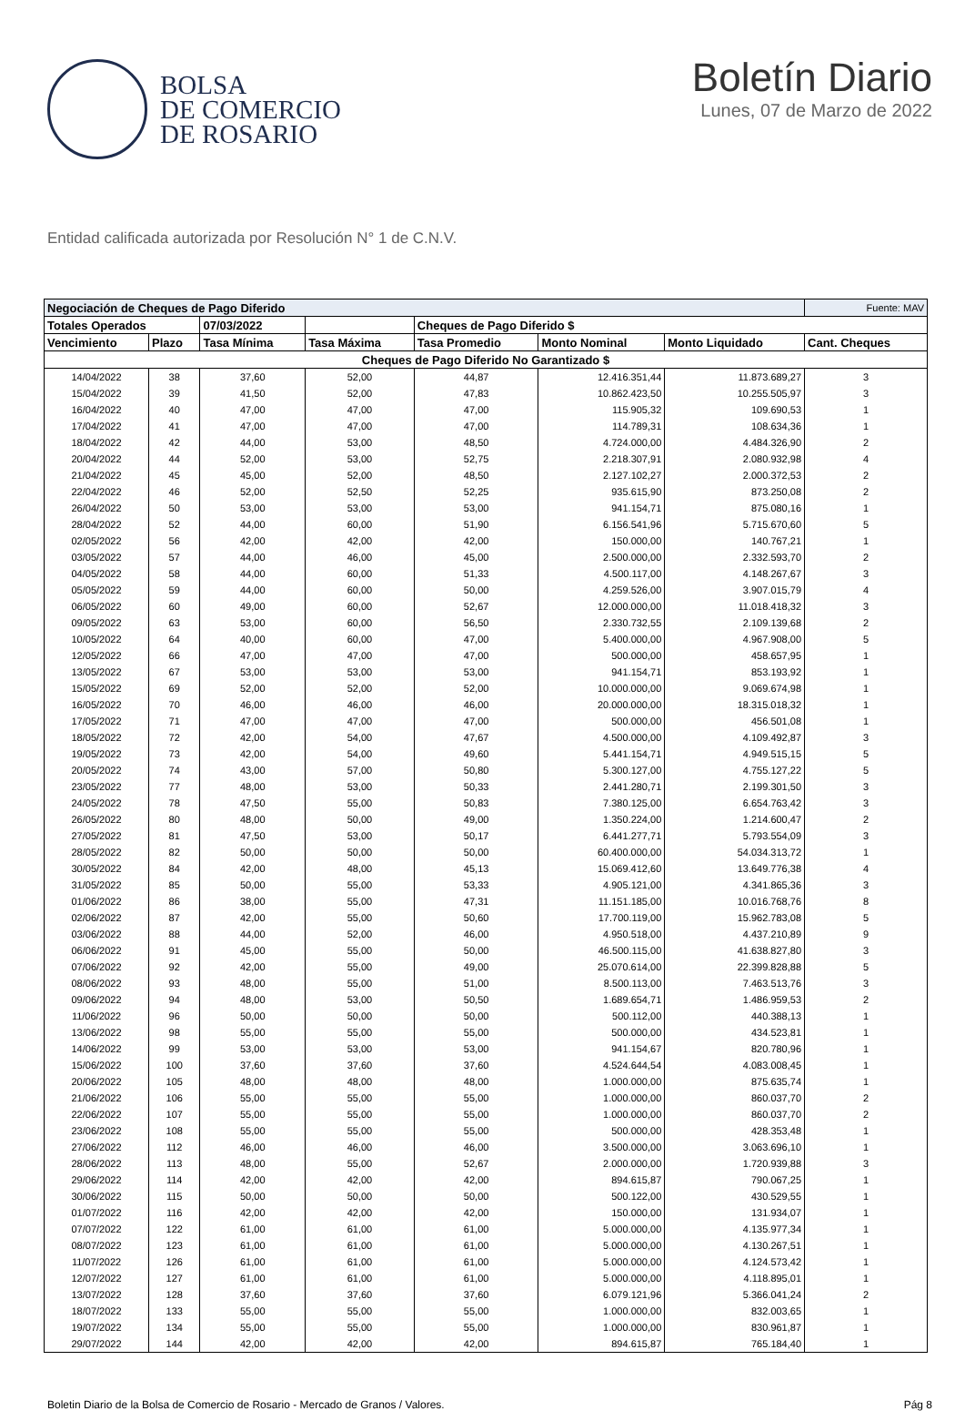BOLSA
DE COMERCIO
DE ROSARIO
Boletín Diario
Lunes, 07 de Marzo de 2022
Entidad calificada autorizada por Resolución N° 1 de C.N.V.
| Negociación de Cheques de Pago Diferido | | | | | | | Fuente: MAV |
| --- | --- | --- | --- | --- | --- | --- | --- |
| Totales Operados | | 07/03/2022 | | Cheques de Pago Diferido $ | | | |
| Vencimiento | Plazo | Tasa Mínima | Tasa Máxima | Tasa Promedio | Monto Nominal | Monto Liquidado | Cant. Cheques |
| Cheques de Pago Diferido No Garantizado $ | | | | | | | |
| 14/04/2022 | 38 | 37,60 | 52,00 | 44,87 | 12.416.351,44 | 11.873.689,27 | 3 |
| 15/04/2022 | 39 | 41,50 | 52,00 | 47,83 | 10.862.423,50 | 10.255.505,97 | 3 |
| 16/04/2022 | 40 | 47,00 | 47,00 | 47,00 | 115.905,32 | 109.690,53 | 1 |
| 17/04/2022 | 41 | 47,00 | 47,00 | 47,00 | 114.789,31 | 108.634,36 | 1 |
| 18/04/2022 | 42 | 44,00 | 53,00 | 48,50 | 4.724.000,00 | 4.484.326,90 | 2 |
| 20/04/2022 | 44 | 52,00 | 53,00 | 52,75 | 2.218.307,91 | 2.080.932,98 | 4 |
| 21/04/2022 | 45 | 45,00 | 52,00 | 48,50 | 2.127.102,27 | 2.000.372,53 | 2 |
| 22/04/2022 | 46 | 52,00 | 52,50 | 52,25 | 935.615,90 | 873.250,08 | 2 |
| 26/04/2022 | 50 | 53,00 | 53,00 | 53,00 | 941.154,71 | 875.080,16 | 1 |
| 28/04/2022 | 52 | 44,00 | 60,00 | 51,90 | 6.156.541,96 | 5.715.670,60 | 5 |
| 02/05/2022 | 56 | 42,00 | 42,00 | 42,00 | 150.000,00 | 140.767,21 | 1 |
| 03/05/2022 | 57 | 44,00 | 46,00 | 45,00 | 2.500.000,00 | 2.332.593,70 | 2 |
| 04/05/2022 | 58 | 44,00 | 60,00 | 51,33 | 4.500.117,00 | 4.148.267,67 | 3 |
| 05/05/2022 | 59 | 44,00 | 60,00 | 50,00 | 4.259.526,00 | 3.907.015,79 | 4 |
| 06/05/2022 | 60 | 49,00 | 60,00 | 52,67 | 12.000.000,00 | 11.018.418,32 | 3 |
| 09/05/2022 | 63 | 53,00 | 60,00 | 56,50 | 2.330.732,55 | 2.109.139,68 | 2 |
| 10/05/2022 | 64 | 40,00 | 60,00 | 47,00 | 5.400.000,00 | 4.967.908,00 | 5 |
| 12/05/2022 | 66 | 47,00 | 47,00 | 47,00 | 500.000,00 | 458.657,95 | 1 |
| 13/05/2022 | 67 | 53,00 | 53,00 | 53,00 | 941.154,71 | 853.193,92 | 1 |
| 15/05/2022 | 69 | 52,00 | 52,00 | 52,00 | 10.000.000,00 | 9.069.674,98 | 1 |
| 16/05/2022 | 70 | 46,00 | 46,00 | 46,00 | 20.000.000,00 | 18.315.018,32 | 1 |
| 17/05/2022 | 71 | 47,00 | 47,00 | 47,00 | 500.000,00 | 456.501,08 | 1 |
| 18/05/2022 | 72 | 42,00 | 54,00 | 47,67 | 4.500.000,00 | 4.109.492,87 | 3 |
| 19/05/2022 | 73 | 42,00 | 54,00 | 49,60 | 5.441.154,71 | 4.949.515,15 | 5 |
| 20/05/2022 | 74 | 43,00 | 57,00 | 50,80 | 5.300.127,00 | 4.755.127,22 | 5 |
| 23/05/2022 | 77 | 48,00 | 53,00 | 50,33 | 2.441.280,71 | 2.199.301,50 | 3 |
| 24/05/2022 | 78 | 47,50 | 55,00 | 50,83 | 7.380.125,00 | 6.654.763,42 | 3 |
| 26/05/2022 | 80 | 48,00 | 50,00 | 49,00 | 1.350.224,00 | 1.214.600,47 | 2 |
| 27/05/2022 | 81 | 47,50 | 53,00 | 50,17 | 6.441.277,71 | 5.793.554,09 | 3 |
| 28/05/2022 | 82 | 50,00 | 50,00 | 50,00 | 60.400.000,00 | 54.034.313,72 | 1 |
| 30/05/2022 | 84 | 42,00 | 48,00 | 45,13 | 15.069.412,60 | 13.649.776,38 | 4 |
| 31/05/2022 | 85 | 50,00 | 55,00 | 53,33 | 4.905.121,00 | 4.341.865,36 | 3 |
| 01/06/2022 | 86 | 38,00 | 55,00 | 47,31 | 11.151.185,00 | 10.016.768,76 | 8 |
| 02/06/2022 | 87 | 42,00 | 55,00 | 50,60 | 17.700.119,00 | 15.962.783,08 | 5 |
| 03/06/2022 | 88 | 44,00 | 52,00 | 46,00 | 4.950.518,00 | 4.437.210,89 | 9 |
| 06/06/2022 | 91 | 45,00 | 55,00 | 50,00 | 46.500.115,00 | 41.638.827,80 | 3 |
| 07/06/2022 | 92 | 42,00 | 55,00 | 49,00 | 25.070.614,00 | 22.399.828,88 | 5 |
| 08/06/2022 | 93 | 48,00 | 55,00 | 51,00 | 8.500.113,00 | 7.463.513,76 | 3 |
| 09/06/2022 | 94 | 48,00 | 53,00 | 50,50 | 1.689.654,71 | 1.486.959,53 | 2 |
| 11/06/2022 | 96 | 50,00 | 50,00 | 50,00 | 500.112,00 | 440.388,13 | 1 |
| 13/06/2022 | 98 | 55,00 | 55,00 | 55,00 | 500.000,00 | 434.523,81 | 1 |
| 14/06/2022 | 99 | 53,00 | 53,00 | 53,00 | 941.154,67 | 820.780,96 | 1 |
| 15/06/2022 | 100 | 37,60 | 37,60 | 37,60 | 4.524.644,54 | 4.083.008,45 | 1 |
| 20/06/2022 | 105 | 48,00 | 48,00 | 48,00 | 1.000.000,00 | 875.635,74 | 1 |
| 21/06/2022 | 106 | 55,00 | 55,00 | 55,00 | 1.000.000,00 | 860.037,70 | 2 |
| 22/06/2022 | 107 | 55,00 | 55,00 | 55,00 | 1.000.000,00 | 860.037,70 | 2 |
| 23/06/2022 | 108 | 55,00 | 55,00 | 55,00 | 500.000,00 | 428.353,48 | 1 |
| 27/06/2022 | 112 | 46,00 | 46,00 | 46,00 | 3.500.000,00 | 3.063.696,10 | 1 |
| 28/06/2022 | 113 | 48,00 | 55,00 | 52,67 | 2.000.000,00 | 1.720.939,88 | 3 |
| 29/06/2022 | 114 | 42,00 | 42,00 | 42,00 | 894.615,87 | 790.067,25 | 1 |
| 30/06/2022 | 115 | 50,00 | 50,00 | 50,00 | 500.122,00 | 430.529,55 | 1 |
| 01/07/2022 | 116 | 42,00 | 42,00 | 42,00 | 150.000,00 | 131.934,07 | 1 |
| 07/07/2022 | 122 | 61,00 | 61,00 | 61,00 | 5.000.000,00 | 4.135.977,34 | 1 |
| 08/07/2022 | 123 | 61,00 | 61,00 | 61,00 | 5.000.000,00 | 4.130.267,51 | 1 |
| 11/07/2022 | 126 | 61,00 | 61,00 | 61,00 | 5.000.000,00 | 4.124.573,42 | 1 |
| 12/07/2022 | 127 | 61,00 | 61,00 | 61,00 | 5.000.000,00 | 4.118.895,01 | 1 |
| 13/07/2022 | 128 | 37,60 | 37,60 | 37,60 | 6.079.121,96 | 5.366.041,24 | 2 |
| 18/07/2022 | 133 | 55,00 | 55,00 | 55,00 | 1.000.000,00 | 832.003,65 | 1 |
| 19/07/2022 | 134 | 55,00 | 55,00 | 55,00 | 1.000.000,00 | 830.961,87 | 1 |
| 29/07/2022 | 144 | 42,00 | 42,00 | 42,00 | 894.615,87 | 765.184,40 | 1 |
Boletin Diario de la Bolsa de Comercio de Rosario - Mercado de Granos / Valores. Pág 8